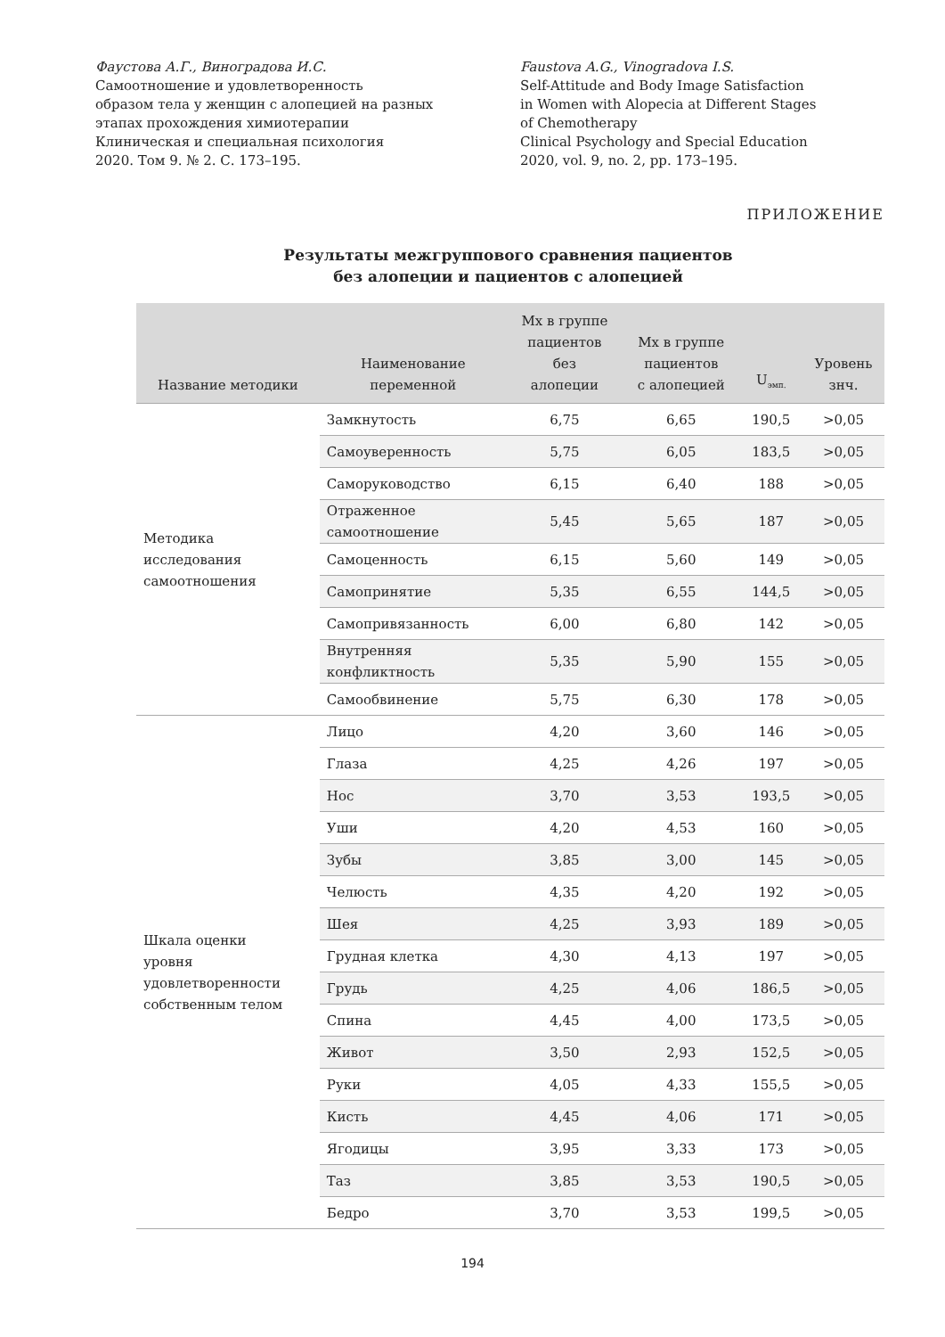Фаустова А.Г., Виноградова И.С.
Самоотношение и удовлетворенность
образом тела у женщин с алопецией на разных
этапах прохождения химиотерапии
Клиническая и специальная психология
2020. Том 9. № 2. С. 173–195.
Faustova A.G., Vinogradova I.S.
Self-Attitude and Body Image Satisfaction
in Women with Alopecia at Different Stages
of Chemotherapy
Clinical Psychology and Special Education
2020, vol. 9, no. 2, pp. 173–195.
ПРИЛОЖЕНИЕ
Результаты межгруппового сравнения пациентов
без алопеции и пациентов с алопецией
| Название методики | Наименование переменной | Mx в группе пациентов без алопеции | Mx в группе пациентов с алопецией | U<sub>эмп.</sub> | Уровень знч. |
| --- | --- | --- | --- | --- | --- |
| Методика исследования самоотношения | Замкнутость | 6,75 | 6,65 | 190,5 | >0,05 |
| | Самоуверенность | 5,75 | 6,05 | 183,5 | >0,05 |
| | Саморуководство | 6,15 | 6,40 | 188 | >0,05 |
| | Отраженное самоотношение | 5,45 | 5,65 | 187 | >0,05 |
| | Самоценность | 6,15 | 5,60 | 149 | >0,05 |
| | Самопринятие | 5,35 | 6,55 | 144,5 | >0,05 |
| | Самопривязанность | 6,00 | 6,80 | 142 | >0,05 |
| | Внутренняя конфликтность | 5,35 | 5,90 | 155 | >0,05 |
| | Самообвинение | 5,75 | 6,30 | 178 | >0,05 |
| Шкала оценки уровня удовлетворенности собственным телом | Лицо | 4,20 | 3,60 | 146 | >0,05 |
| | Глаза | 4,25 | 4,26 | 197 | >0,05 |
| | Нос | 3,70 | 3,53 | 193,5 | >0,05 |
| | Уши | 4,20 | 4,53 | 160 | >0,05 |
| | Зубы | 3,85 | 3,00 | 145 | >0,05 |
| | Челюсть | 4,35 | 4,20 | 192 | >0,05 |
| | Шея | 4,25 | 3,93 | 189 | >0,05 |
| | Грудная клетка | 4,30 | 4,13 | 197 | >0,05 |
| | Грудь | 4,25 | 4,06 | 186,5 | >0,05 |
| | Спина | 4,45 | 4,00 | 173,5 | >0,05 |
| | Живот | 3,50 | 2,93 | 152,5 | >0,05 |
| | Руки | 4,05 | 4,33 | 155,5 | >0,05 |
| | Кисть | 4,45 | 4,06 | 171 | >0,05 |
| | Ягодицы | 3,95 | 3,33 | 173 | >0,05 |
| | Таз | 3,85 | 3,53 | 190,5 | >0,05 |
| | Бедро | 3,70 | 3,53 | 199,5 | >0,05 |
194